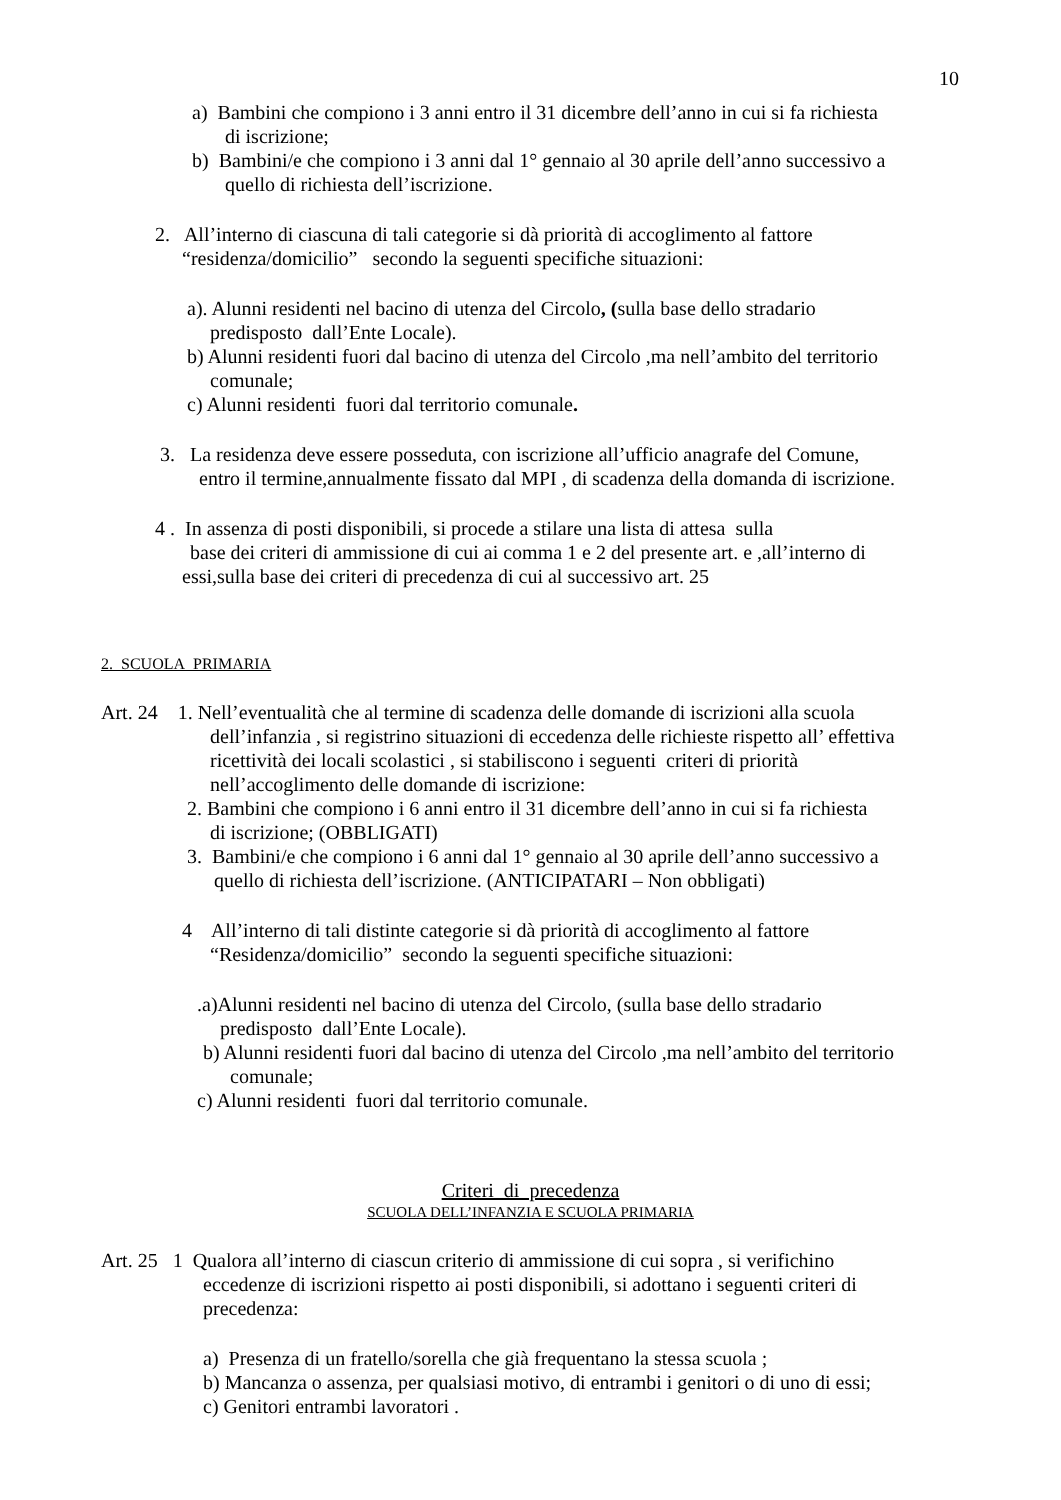10
a) Bambini che compiono i 3 anni entro il 31 dicembre dell’anno in cui si fa richiesta
di iscrizione;
b) Bambini/e che compiono i 3 anni dal 1° gennaio al 30 aprile dell’anno successivo a
quello di richiesta dell’iscrizione.
2. All’interno di ciascuna di tali categorie si dà priorità di accoglimento al fattore
“residenza/domicilio” secondo la seguenti specifiche situazioni:
a). Alunni residenti nel bacino di utenza del Circolo, (sulla base dello stradario
predisposto dall’Ente Locale).
b) Alunni residenti fuori dal bacino di utenza del Circolo ,ma nell’ambito del territorio
comunale;
c) Alunni residenti fuori dal territorio comunale.
3. La residenza deve essere posseduta, con iscrizione all’ufficio anagrafe del Comune,
entro il termine,annualmente fissato dal MPI , di scadenza della domanda di iscrizione.
4 . In assenza di posti disponibili, si procede a stilare una lista di attesa sulla
base dei criteri di ammissione di cui ai comma 1 e 2 del presente art. e ,all’interno di
essi,sulla base dei criteri di precedenza di cui al successivo art. 25
2. SCUOLA PRIMARIA
Art. 24 1. Nell’eventualità che al termine di scadenza delle domande di iscrizioni alla scuola
dell’infanzia , si registrino situazioni di eccedenza delle richieste rispetto all’ effettiva
ricettività dei locali scolastici , si stabiliscono i seguenti criteri di priorità
nell’accoglimento delle domande di iscrizione:
2. Bambini che compiono i 6 anni entro il 31 dicembre dell’anno in cui si fa richiesta
di iscrizione; (OBBLIGATI)
3. Bambini/e che compiono i 6 anni dal 1° gennaio al 30 aprile dell’anno successivo a
quello di richiesta dell’iscrizione. (ANTICIPATARI – Non obbligati)
4 All’interno di tali distinte categorie si dà priorità di accoglimento al fattore
“Residenza/domicilio” secondo la seguenti specifiche situazioni:
.a)Alunni residenti nel bacino di utenza del Circolo, (sulla base dello stradario
predisposto dall’Ente Locale).
b) Alunni residenti fuori dal bacino di utenza del Circolo ,ma nell’ambito del territorio
comunale;
c) Alunni residenti fuori dal territorio comunale.
Criteri di precedenza
SCUOLA DELL’INFANZIA E SCUOLA PRIMARIA
Art. 25 1 Qualora all’interno di ciascun criterio di ammissione di cui sopra , si verifichino
eccedenze di iscrizioni rispetto ai posti disponibili, si adottano i seguenti criteri di
precedenza:
a) Presenza di un fratello/sorella che già frequentano la stessa scuola ;
b) Mancanza o assenza, per qualsiasi motivo, di entrambi i genitori o di uno di essi;
c) Genitori entrambi lavoratori .